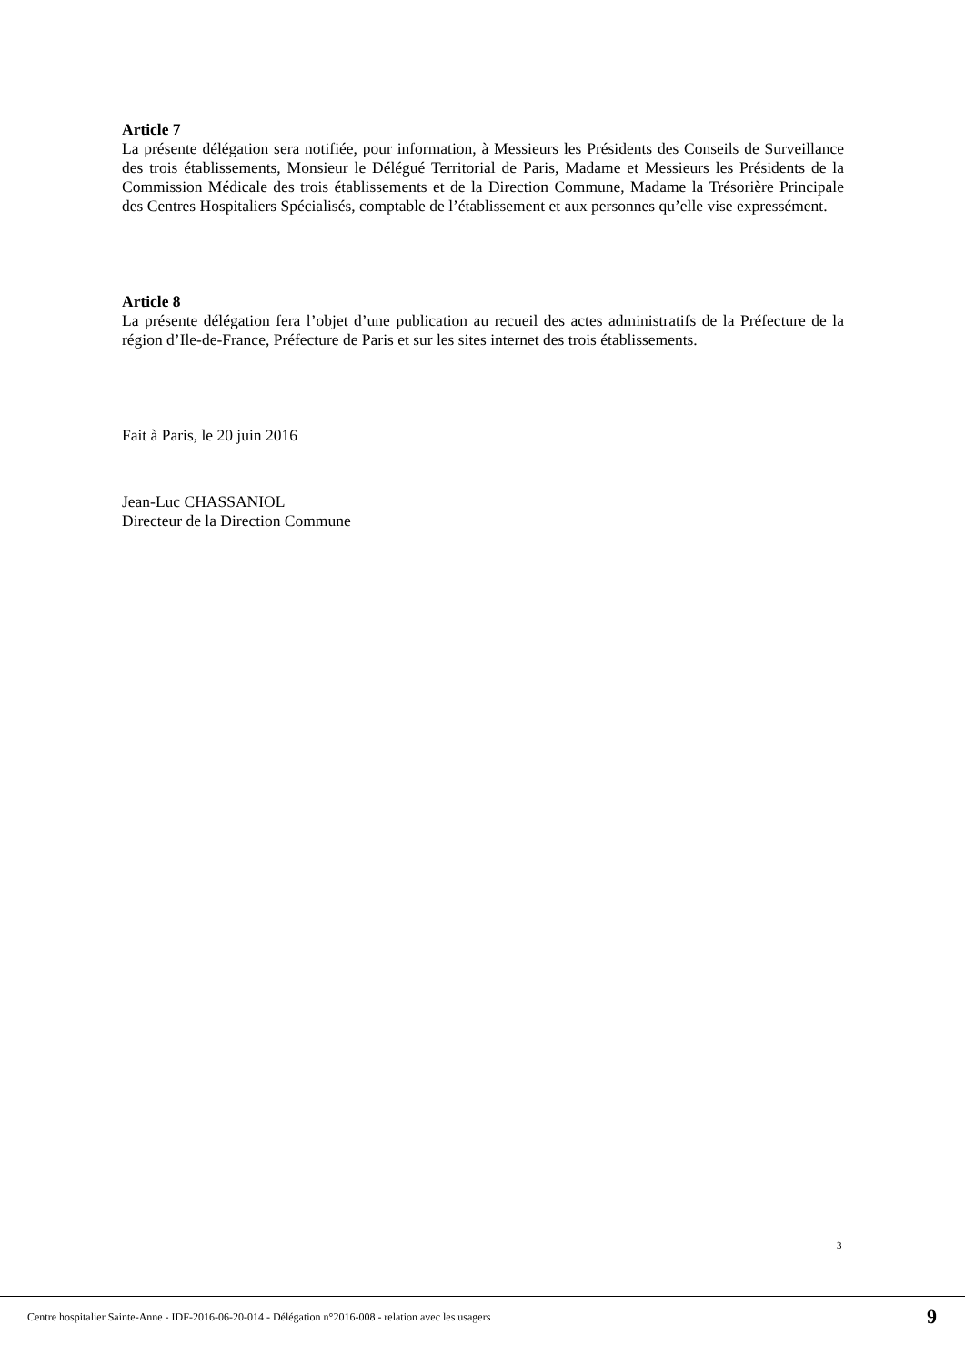Article 7
La présente délégation sera notifiée, pour information, à Messieurs les Présidents des Conseils de Surveillance des trois établissements, Monsieur le Délégué Territorial de Paris, Madame et Messieurs les Présidents de la Commission Médicale des trois établissements et de la Direction Commune, Madame la Trésorière Principale des Centres Hospitaliers Spécialisés, comptable de l’établissement et aux personnes qu’elle vise expressément.
Article 8
La présente délégation fera l’objet d’une publication au recueil des actes administratifs de la Préfecture de la région d’Ile-de-France, Préfecture de Paris et sur les sites internet des trois établissements.
Fait à Paris, le 20 juin 2016
Jean-Luc CHASSANIOL
Directeur de la Direction Commune
3
Centre hospitalier Sainte-Anne - IDF-2016-06-20-014 - Délégation n°2016-008 - relation avec les usagers 9